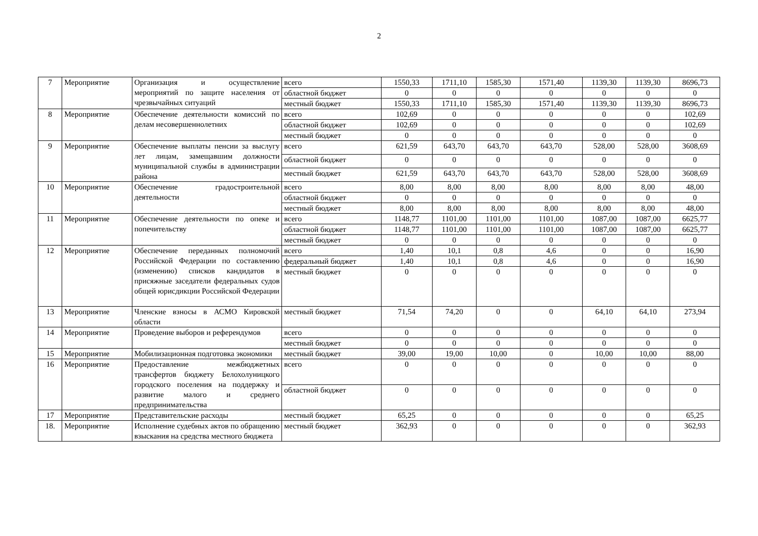2
| 7 | Мероприятие | Организация и осуществление мероприятий по защите населения от чрезвычайных ситуаций | всего | 1550,33 | 1711,10 | 1585,30 | 1571,40 | 1139,30 | 1139,30 | 8696,73 |
| | | | областной бюджет | 0 | 0 | 0 | 0 | 0 | 0 | 0 |
| | | | местный бюджет | 1550,33 | 1711,10 | 1585,30 | 1571,40 | 1139,30 | 1139,30 | 8696,73 |
| 8 | Мероприятие | Обеспечение деятельности комиссий по делам несовершеннолетних | всего | 102,69 | 0 | 0 | 0 | 0 | 0 | 102,69 |
| | | | областной бюджет | 102,69 | 0 | 0 | 0 | 0 | 0 | 102,69 |
| | | | местный бюджет | 0 | 0 | 0 | 0 | 0 | 0 | 0 |
| 9 | Мероприятие | Обеспечение выплаты пенсии за выслугу лет лицам, замещавшим должности муниципальной службы в администрации района | всего | 621,59 | 643,70 | 643,70 | 643,70 | 528,00 | 528,00 | 3608,69 |
| | | | областной бюджет | 0 | 0 | 0 | 0 | 0 | 0 | 0 |
| | | | местный бюджет | 621,59 | 643,70 | 643,70 | 643,70 | 528,00 | 528,00 | 3608,69 |
| 10 | Мероприятие | Обеспечение градостроительной деятельности | всего | 8,00 | 8,00 | 8,00 | 8,00 | 8,00 | 8,00 | 48,00 |
| | | | областной бюджет | 0 | 0 | 0 | 0 | 0 | 0 | 0 |
| | | | местный бюджет | 8,00 | 8,00 | 8,00 | 8,00 | 8,00 | 8,00 | 48,00 |
| 11 | Мероприятие | Обеспечение деятельности по опеке и попечительству | всего | 1148,77 | 1101,00 | 1101,00 | 1101,00 | 1087,00 | 1087,00 | 6625,77 |
| | | | областной бюджет | 1148,77 | 1101,00 | 1101,00 | 1101,00 | 1087,00 | 1087,00 | 6625,77 |
| | | | местный бюджет | 0 | 0 | 0 | 0 | 0 | 0 | 0 |
| 12 | Мероприятие | Обеспечение переданных полномочий Российской Федерации по составлению (изменению) списков кандидатов в присяжные заседатели федеральных судов общей юрисдикции Российской Федерации | всего | 1,40 | 10,1 | 0,8 | 4,6 | 0 | 0 | 16,90 |
| | | | федеральный бюджет | 1,40 | 10,1 | 0,8 | 4,6 | 0 | 0 | 16,90 |
| | | | местный бюджет | 0 | 0 | 0 | 0 | 0 | 0 | 0 |
| 13 | Мероприятие | Членские взносы в АСМО Кировской области | местный бюджет | 71,54 | 74,20 | 0 | 0 | 64,10 | 64,10 | 273,94 |
| 14 | Мероприятие | Проведение выборов и референдумов | всего | 0 | 0 | 0 | 0 | 0 | 0 | 0 |
| | | | местный бюджет | 0 | 0 | 0 | 0 | 0 | 0 | 0 |
| 15 | Мероприятие | Мобилизационная подготовка экономики | местный бюджет | 39,00 | 19,00 | 10,00 | 0 | 10,00 | 10,00 | 88,00 |
| 16 | Мероприятие | Предоставление межбюджетных трансфертов бюджету Белохолуницкого городского поселения на поддержку и развитие малого и среднего предпринимательства | всего | 0 | 0 | 0 | 0 | 0 | 0 | 0 |
| | | | областной бюджет | 0 | 0 | 0 | 0 | 0 | 0 | 0 |
| 17 | Мероприятие | Представительские расходы | местный бюджет | 65,25 | 0 | 0 | 0 | 0 | 0 | 65,25 |
| 18. | Мероприятие | Исполнение судебных актов по обращению взыскания на средства местного бюджета | местный бюджет | 362,93 | 0 | 0 | 0 | 0 | 0 | 362,93 |